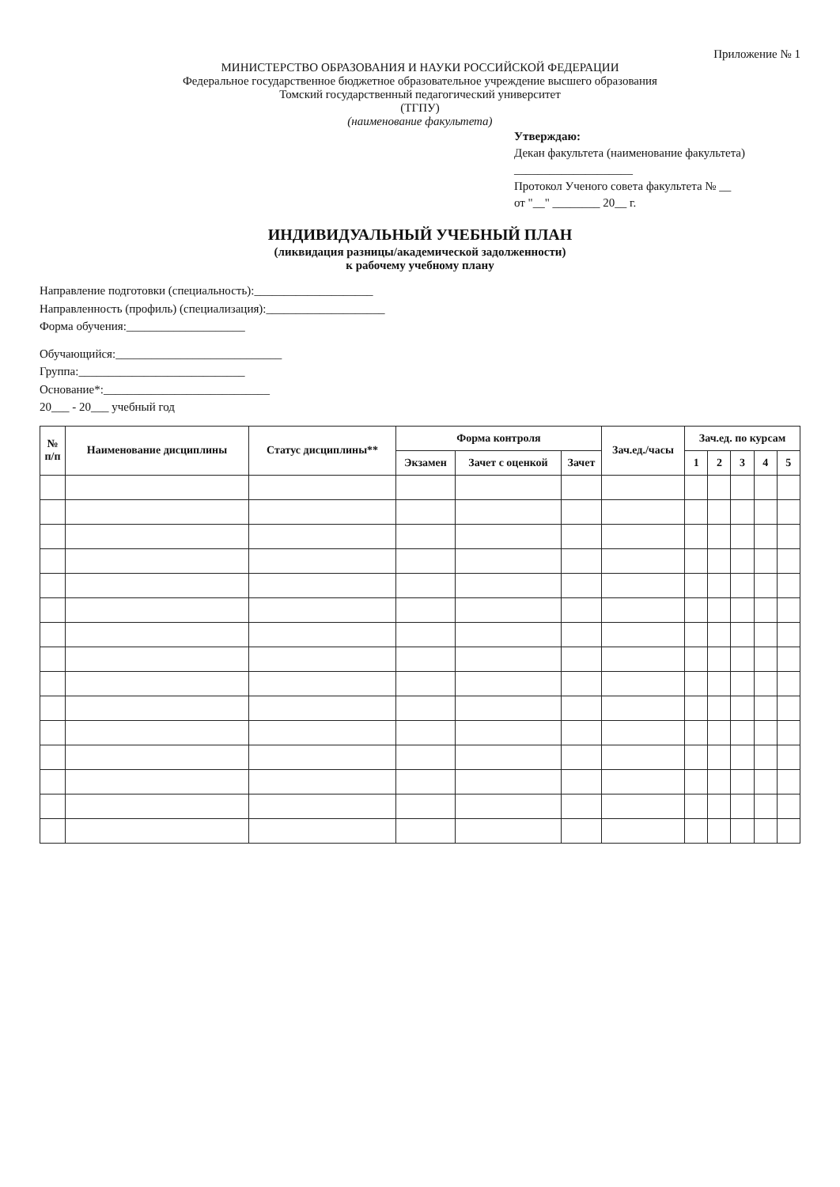Приложение № 1
МИНИСТЕРСТВО ОБРАЗОВАНИЯ И НАУКИ РОССИЙСКОЙ ФЕДЕРАЦИИ
Федеральное государственное бюджетное образовательное учреждение высшего образования
Томский государственный педагогический университет
(ТГПУ)
(наименование факультета)
Утверждаю:
Декан факультета (наименование факультета)
____________________
Протокол Ученого совета факультета № __
от "__" ________ 20__ г.
ИНДИВИДУАЛЬНЫЙ УЧЕБНЫЙ ПЛАН
(ликвидация разницы/академической задолженности)
к рабочему учебному плану
Направление подготовки (специальность):____________________
Направленность (профиль) (специализация):____________________
Форма обучения:____________________
Обучающийся:____________________________
Группа:____________________________
Основание*:____________________________
20___ - 20___ учебный год
| № п/п | Наименование дисциплины | Статус дисциплины** | Форма контроля | | | Зач.ед./часы | Зач.ед. по курсам | | | | |
| --- | --- | --- | --- | --- | --- | --- | --- | --- | --- | --- | --- |
| | | | Экзамен | Зачет с оценкой | Зачет | | 1 | 2 | 3 | 4 | 5 |